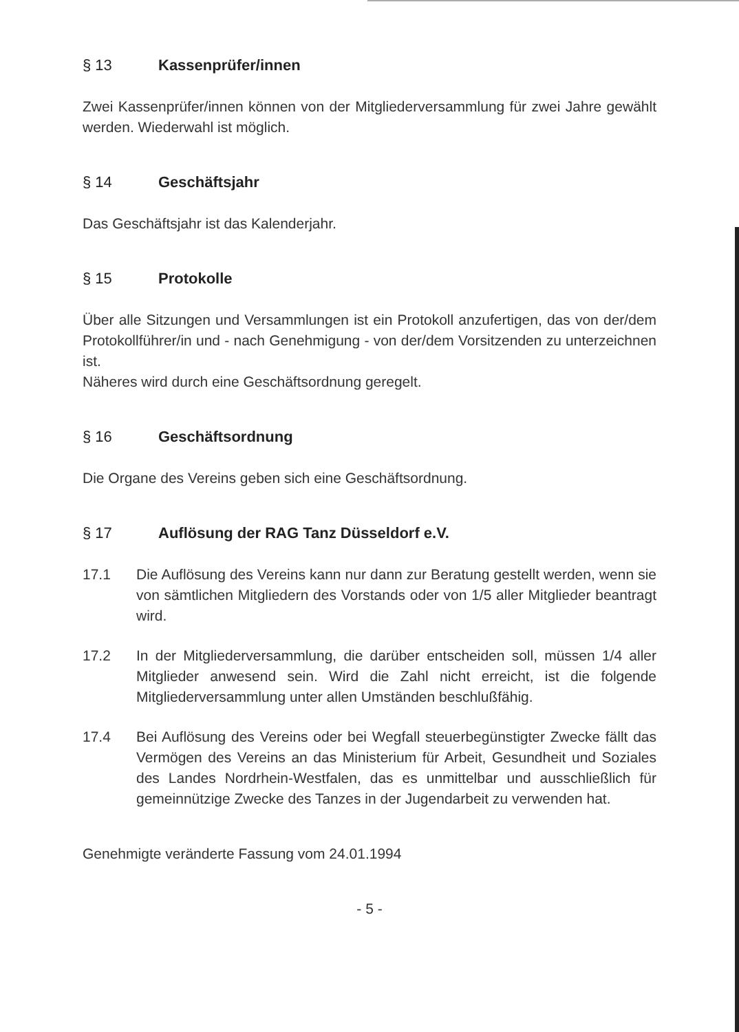§ 13 Kassenprüfer/innen
Zwei Kassenprüfer/innen können von der Mitgliederversammlung für zwei Jahre gewählt werden. Wiederwahl ist möglich.
§ 14 Geschäftsjahr
Das Geschäftsjahr ist das Kalenderjahr.
§ 15 Protokolle
Über alle Sitzungen und Versammlungen ist ein Protokoll anzufertigen, das von der/dem Protokollführer/in und - nach Genehmigung - von der/dem Vorsitzenden zu unterzeichnen ist.
Näheres wird durch eine Geschäftsordnung geregelt.
§ 16 Geschäftsordnung
Die Organe des Vereins geben sich eine Geschäftsordnung.
§ 17 Auflösung der RAG Tanz Düsseldorf e.V.
17.1 Die Auflösung des Vereins kann nur dann zur Beratung gestellt werden, wenn sie von sämtlichen Mitgliedern des Vorstands oder von 1/5 aller Mitglieder beantragt wird.
17.2 In der Mitgliederversammlung, die darüber entscheiden soll, müssen 1/4 aller Mitglieder anwesend sein. Wird die Zahl nicht erreicht, ist die folgende Mitgliederversammlung unter allen Umständen beschlußfähig.
17.4 Bei Auflösung des Vereins oder bei Wegfall steuerbegünstigter Zwecke fällt das Vermögen des Vereins an das Ministerium für Arbeit, Gesundheit und Soziales des Landes Nordrhein-Westfalen, das es unmittelbar und ausschließlich für gemeinnützige Zwecke des Tanzes in der Jugendarbeit zu verwenden hat.
Genehmigte veränderte Fassung vom 24.01.1994
- 5 -